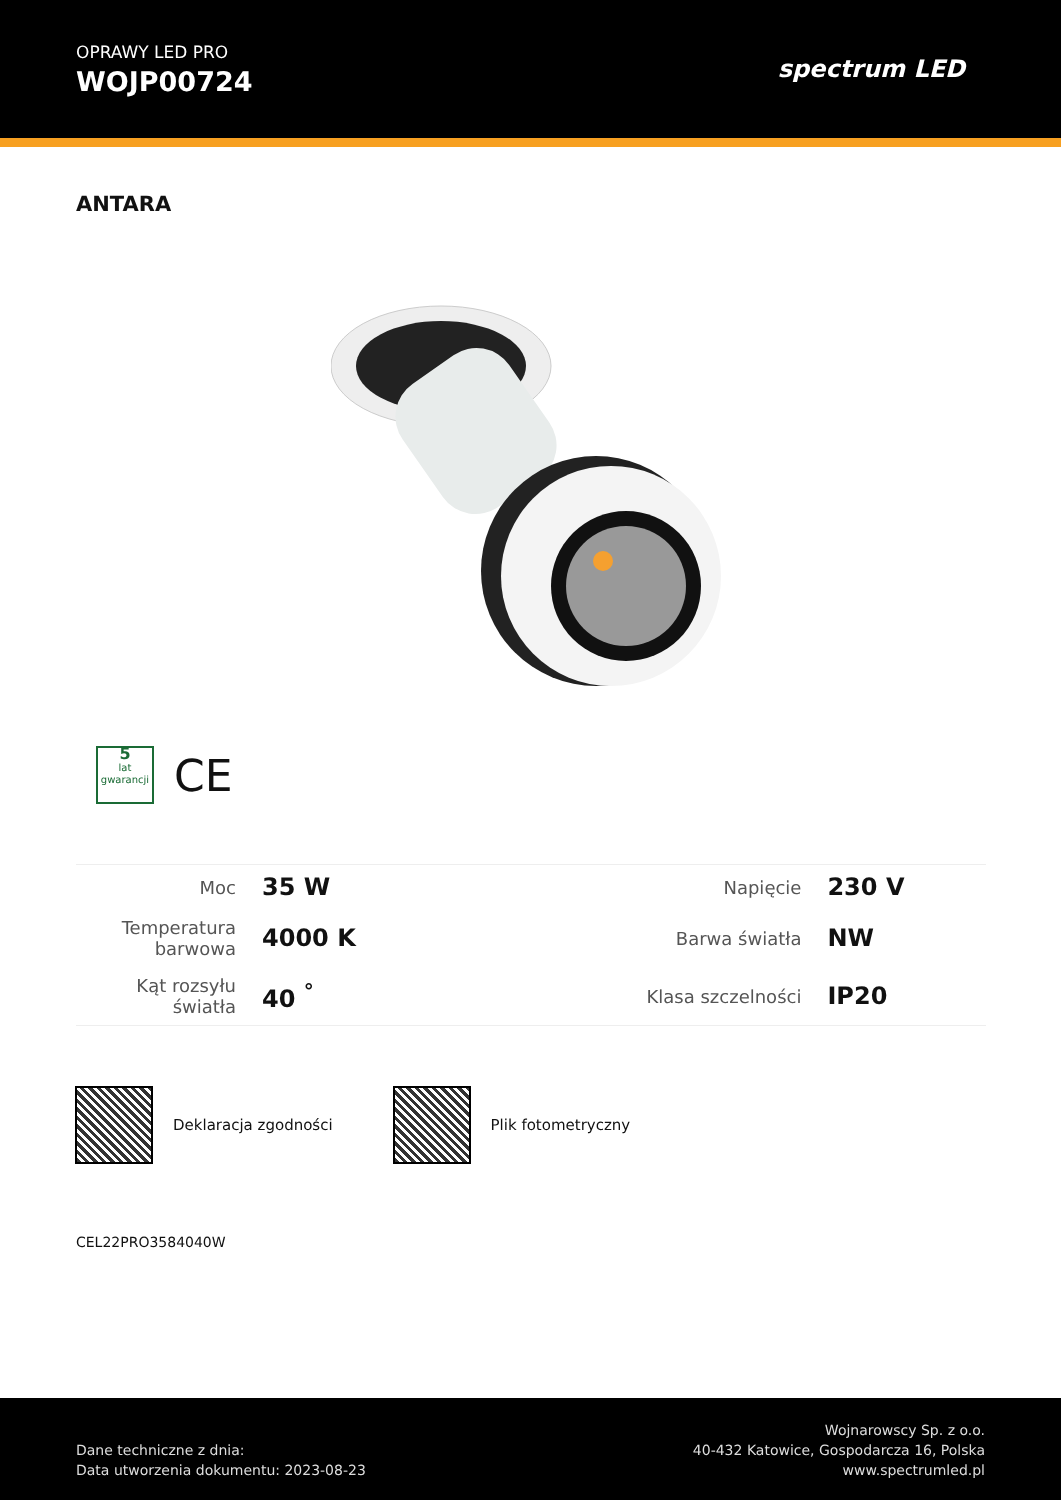OPRAWY LED PRO
WOJP00724
spectrum LED
ANTARA
5
lat
gwarancji
CE
| Moc | 35 W | Napięcie | 230 V |
| Temperatura barwowa | 4000 K | Barwa światła | NW |
| Kąt rozsyłu światła | 40 <sup>°</sup> | Klasa szczelności | IP20 |
Deklaracja zgodności Plik fotometryczny
CEL22PRO3584040W
Dane techniczne z dnia:
Data utworzenia dokumentu: 2023-08-23
Wojnarowscy Sp. z o.o.
40-432 Katowice, Gospodarcza 16, Polska
www.spectrumled.pl